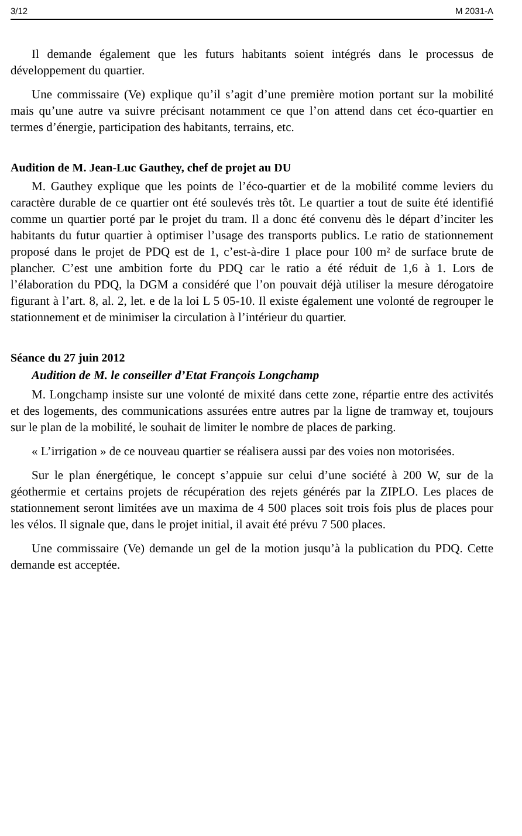3/12 M 2031-A
Il demande également que les futurs habitants soient intégrés dans le processus de développement du quartier.
Une commissaire (Ve) explique qu’il s’agit d’une première motion portant sur la mobilité mais qu’une autre va suivre précisant notamment ce que l’on attend dans cet éco-quartier en termes d’énergie, participation des habitants, terrains, etc.
Audition de M. Jean-Luc Gauthey, chef de projet au DU
M. Gauthey explique que les points de l’éco-quartier et de la mobilité comme leviers du caractère durable de ce quartier ont été soulevés très tôt. Le quartier a tout de suite été identifié comme un quartier porté par le projet du tram. Il a donc été convenu dès le départ d’inciter les habitants du futur quartier à optimiser l’usage des transports publics. Le ratio de stationnement proposé dans le projet de PDQ est de 1, c’est-à-dire 1 place pour 100 m² de surface brute de plancher. C’est une ambition forte du PDQ car le ratio a été réduit de 1,6 à 1. Lors de l’élaboration du PDQ, la DGM a considéré que l’on pouvait déjà utiliser la mesure dérogatoire figurant à l’art. 8, al. 2, let. e de la loi L 5 05-10. Il existe également une volonté de regrouper le stationnement et de minimiser la circulation à l’intérieur du quartier.
Séance du 27 juin 2012
Audition de M. le conseiller d’Etat François Longchamp
M. Longchamp insiste sur une volonté de mixité dans cette zone, répartie entre des activités et des logements, des communications assurées entre autres par la ligne de tramway et, toujours sur le plan de la mobilité, le souhait de limiter le nombre de places de parking.
« L’irrigation » de ce nouveau quartier se réalisera aussi par des voies non motorisées.
Sur le plan énergétique, le concept s’appuie sur celui d’une société à 200 W, sur de la géothermie et certains projets de récupération des rejets générés par la ZIPLO. Les places de stationnement seront limitées ave un maxima de 4 500 places soit trois fois plus de places pour les vélos. Il signale que, dans le projet initial, il avait été prévu 7 500 places.
Une commissaire (Ve) demande un gel de la motion jusqu’à la publication du PDQ. Cette demande est acceptée.